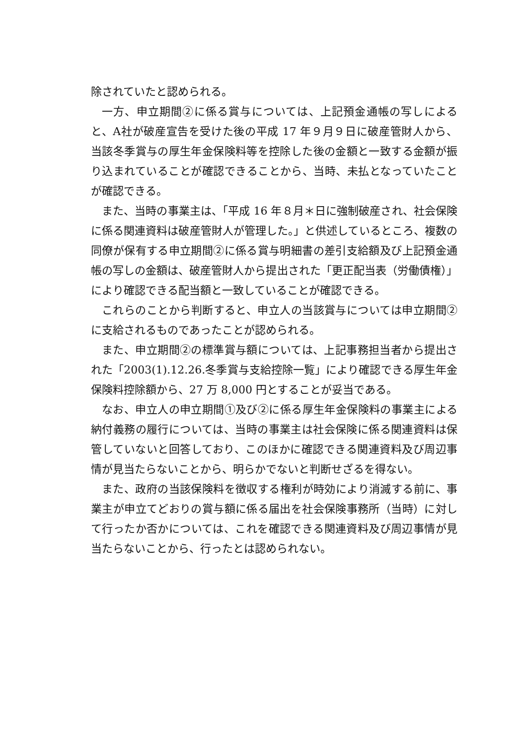除されていたと認められる。
一方、申立期間②に係る賞与については、上記預金通帳の写しによると、A社が破産宣告を受けた後の平成 17 年９月９日に破産管財人から、当該冬季賞与の厚生年金保険料等を控除した後の金額と一致する金額が振り込まれていることが確認できることから、当時、未払となっていたことが確認できる。
また、当時の事業主は、「平成 16 年８月＊日に強制破産され、社会保険に係る関連資料は破産管財人が管理した。」と供述しているところ、複数の同僚が保有する申立期間②に係る賞与明細書の差引支給額及び上記預金通帳の写しの金額は、破産管財人から提出された「更正配当表（労働債権）」により確認できる配当額と一致していることが確認できる。
これらのことから判断すると、申立人の当該賞与については申立期間②に支給されるものであったことが認められる。
また、申立期間②の標準賞与額については、上記事務担当者から提出された「2003(1).12.26.冬季賞与支給控除一覧」により確認できる厚生年金保険料控除額から、27 万 8,000 円とすることが妥当である。
なお、申立人の申立期間①及び②に係る厚生年金保険料の事業主による納付義務の履行については、当時の事業主は社会保険に係る関連資料は保管していないと回答しており、このほかに確認できる関連資料及び周辺事情が見当たらないことから、明らかでないと判断せざるを得ない。
また、政府の当該保険料を徴収する権利が時効により消滅する前に、事業主が申立てどおりの賞与額に係る届出を社会保険事務所（当時）に対して行ったか否かについては、これを確認できる関連資料及び周辺事情が見当たらないことから、行ったとは認められない。